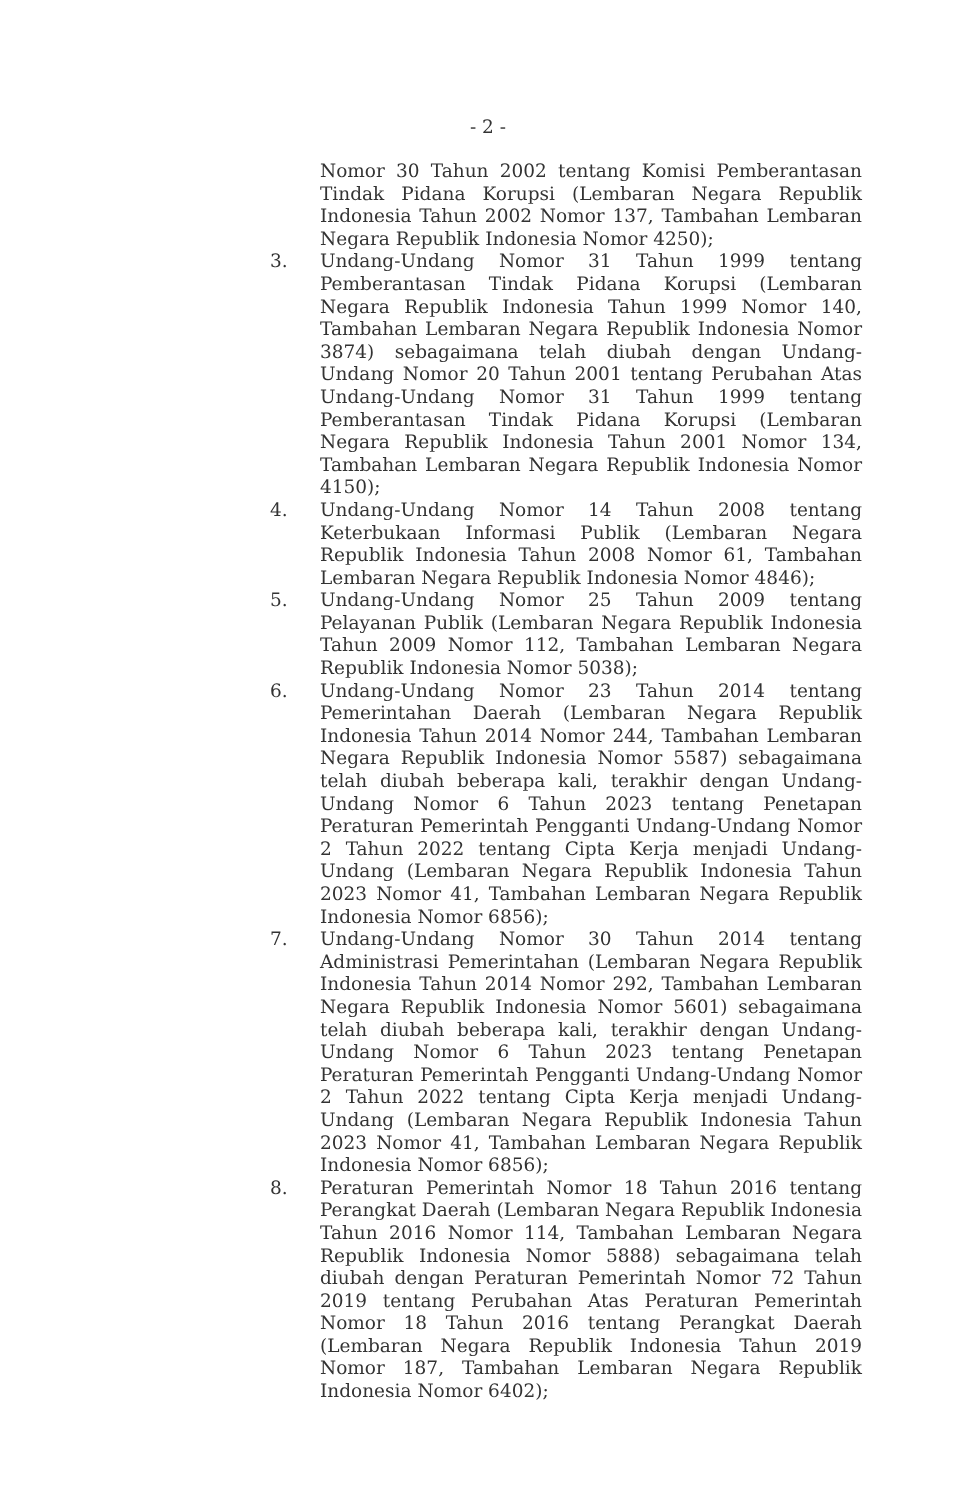- 2 -
Nomor 30 Tahun 2002 tentang Komisi Pemberantasan Tindak Pidana Korupsi (Lembaran Negara Republik Indonesia Tahun 2002 Nomor 137, Tambahan Lembaran Negara Republik Indonesia Nomor 4250);
3. Undang-Undang Nomor 31 Tahun 1999 tentang Pemberantasan Tindak Pidana Korupsi (Lembaran Negara Republik Indonesia Tahun 1999 Nomor 140, Tambahan Lembaran Negara Republik Indonesia Nomor 3874) sebagaimana telah diubah dengan Undang-Undang Nomor 20 Tahun 2001 tentang Perubahan Atas Undang-Undang Nomor 31 Tahun 1999 tentang Pemberantasan Tindak Pidana Korupsi (Lembaran Negara Republik Indonesia Tahun 2001 Nomor 134, Tambahan Lembaran Negara Republik Indonesia Nomor 4150);
4. Undang-Undang Nomor 14 Tahun 2008 tentang Keterbukaan Informasi Publik (Lembaran Negara Republik Indonesia Tahun 2008 Nomor 61, Tambahan Lembaran Negara Republik Indonesia Nomor 4846);
5. Undang-Undang Nomor 25 Tahun 2009 tentang Pelayanan Publik (Lembaran Negara Republik Indonesia Tahun 2009 Nomor 112, Tambahan Lembaran Negara Republik Indonesia Nomor 5038);
6. Undang-Undang Nomor 23 Tahun 2014 tentang Pemerintahan Daerah (Lembaran Negara Republik Indonesia Tahun 2014 Nomor 244, Tambahan Lembaran Negara Republik Indonesia Nomor 5587) sebagaimana telah diubah beberapa kali, terakhir dengan Undang-Undang Nomor 6 Tahun 2023 tentang Penetapan Peraturan Pemerintah Pengganti Undang-Undang Nomor 2 Tahun 2022 tentang Cipta Kerja menjadi Undang-Undang (Lembaran Negara Republik Indonesia Tahun 2023 Nomor 41, Tambahan Lembaran Negara Republik Indonesia Nomor 6856);
7. Undang-Undang Nomor 30 Tahun 2014 tentang Administrasi Pemerintahan (Lembaran Negara Republik Indonesia Tahun 2014 Nomor 292, Tambahan Lembaran Negara Republik Indonesia Nomor 5601) sebagaimana telah diubah beberapa kali, terakhir dengan Undang-Undang Nomor 6 Tahun 2023 tentang Penetapan Peraturan Pemerintah Pengganti Undang-Undang Nomor 2 Tahun 2022 tentang Cipta Kerja menjadi Undang-Undang (Lembaran Negara Republik Indonesia Tahun 2023 Nomor 41, Tambahan Lembaran Negara Republik Indonesia Nomor 6856);
8. Peraturan Pemerintah Nomor 18 Tahun 2016 tentang Perangkat Daerah (Lembaran Negara Republik Indonesia Tahun 2016 Nomor 114, Tambahan Lembaran Negara Republik Indonesia Nomor 5888) sebagaimana telah diubah dengan Peraturan Pemerintah Nomor 72 Tahun 2019 tentang Perubahan Atas Peraturan Pemerintah Nomor 18 Tahun 2016 tentang Perangkat Daerah (Lembaran Negara Republik Indonesia Tahun 2019 Nomor 187, Tambahan Lembaran Negara Republik Indonesia Nomor 6402);